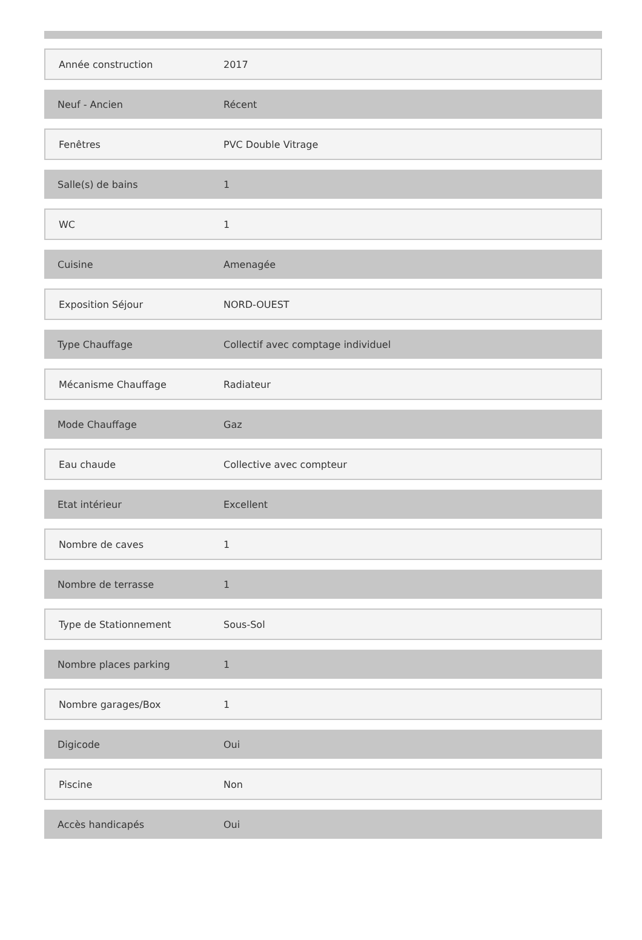| Année construction | 2017 |
| Neuf - Ancien | Récent |
| Fenêtres | PVC Double Vitrage |
| Salle(s) de bains | 1 |
| WC | 1 |
| Cuisine | Amenagée |
| Exposition Séjour | NORD-OUEST |
| Type Chauffage | Collectif avec comptage individuel |
| Mécanisme Chauffage | Radiateur |
| Mode Chauffage | Gaz |
| Eau chaude | Collective avec compteur |
| Etat intérieur | Excellent |
| Nombre de caves | 1 |
| Nombre de terrasse | 1 |
| Type de Stationnement | Sous-Sol |
| Nombre places parking | 1 |
| Nombre garages/Box | 1 |
| Digicode | Oui |
| Piscine | Non |
| Accès handicapés | Oui |